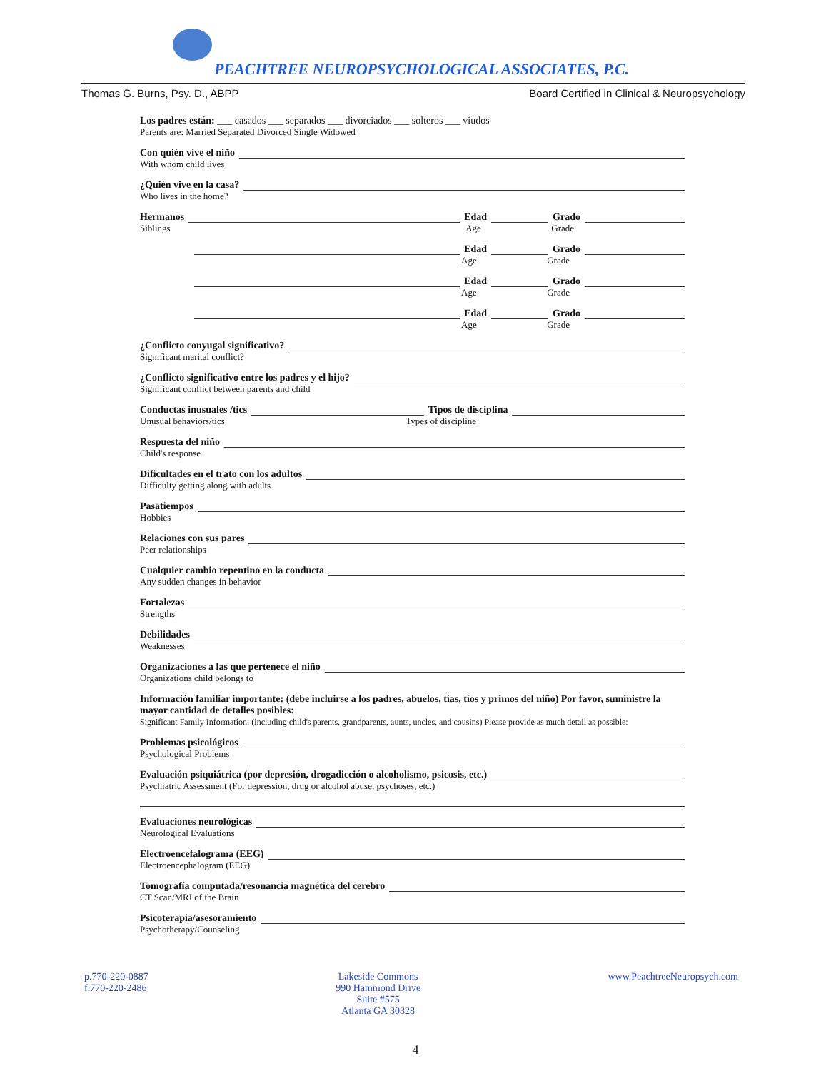PEACHTREE NEUROPSYCHOLOGICAL ASSOCIATES, P.C.
Thomas G. Burns, Psy. D., ABPP Board Certified in Clinical & Neuropsychology
Los padres están: ___ casados ___ separados ___ divorciados ___ solteros ___ viudos
Parents are: Married Separated Divorced Single Widowed
Con quién vive el niño
With whom child lives
¿Quién vive en la casa?
Who lives in the home?
Hermanos Edad Grado
Siblings Age Grade
Edad Grado
Age Grade
Edad Grado
Age Grade
Edad Grado
Age Grade
¿Conflicto conyugal significativo?
Significant marital conflict?
¿Conflicto significativo entre los padres y el hijo?
Significant conflict between parents and child
Conductas inusuales /tics Tipos de disciplina
Unusual behaviors/tics Types of discipline
Respuesta del niño
Child's response
Dificultades en el trato con los adultos
Difficulty getting along with adults
Pasatiempos
Hobbies
Relaciones con sus pares
Peer relationships
Cualquier cambio repentino en la conducta
Any sudden changes in behavior
Fortalezas
Strengths
Debilidades
Weaknesses
Organizaciones a las que pertenece el niño
Organizations child belongs to
Información familiar importante: (debe incluirse a los padres, abuelos, tías, tíos y primos del niño) Por favor, suministre la mayor cantidad de detalles posibles:
Significant Family Information: (including child's parents, grandparents, aunts, uncles, and cousins) Please provide as much detail as possible:
Problemas psicológicos
Psychological Problems
Evaluación psiquiátrica (por depresión, drogadicción o alcoholismo, psicosis, etc.)
Psychiatric Assessment (For depression, drug or alcohol abuse, psychoses, etc.)
Evaluaciones neurológicas
Neurological Evaluations
Electroencefalograma (EEG)
Electroencephalogram (EEG)
Tomografía computada/resonancia magnética del cerebro
CT Scan/MRI of the Brain
Psicoterapia/asesoramiento
Psychotherapy/Counseling
p.770-220-0887
f.770-220-2486
Lakeside Commons
990 Hammond Drive
Suite #575
Atlanta GA 30328
www.PeachtreeNeuropsych.com
4